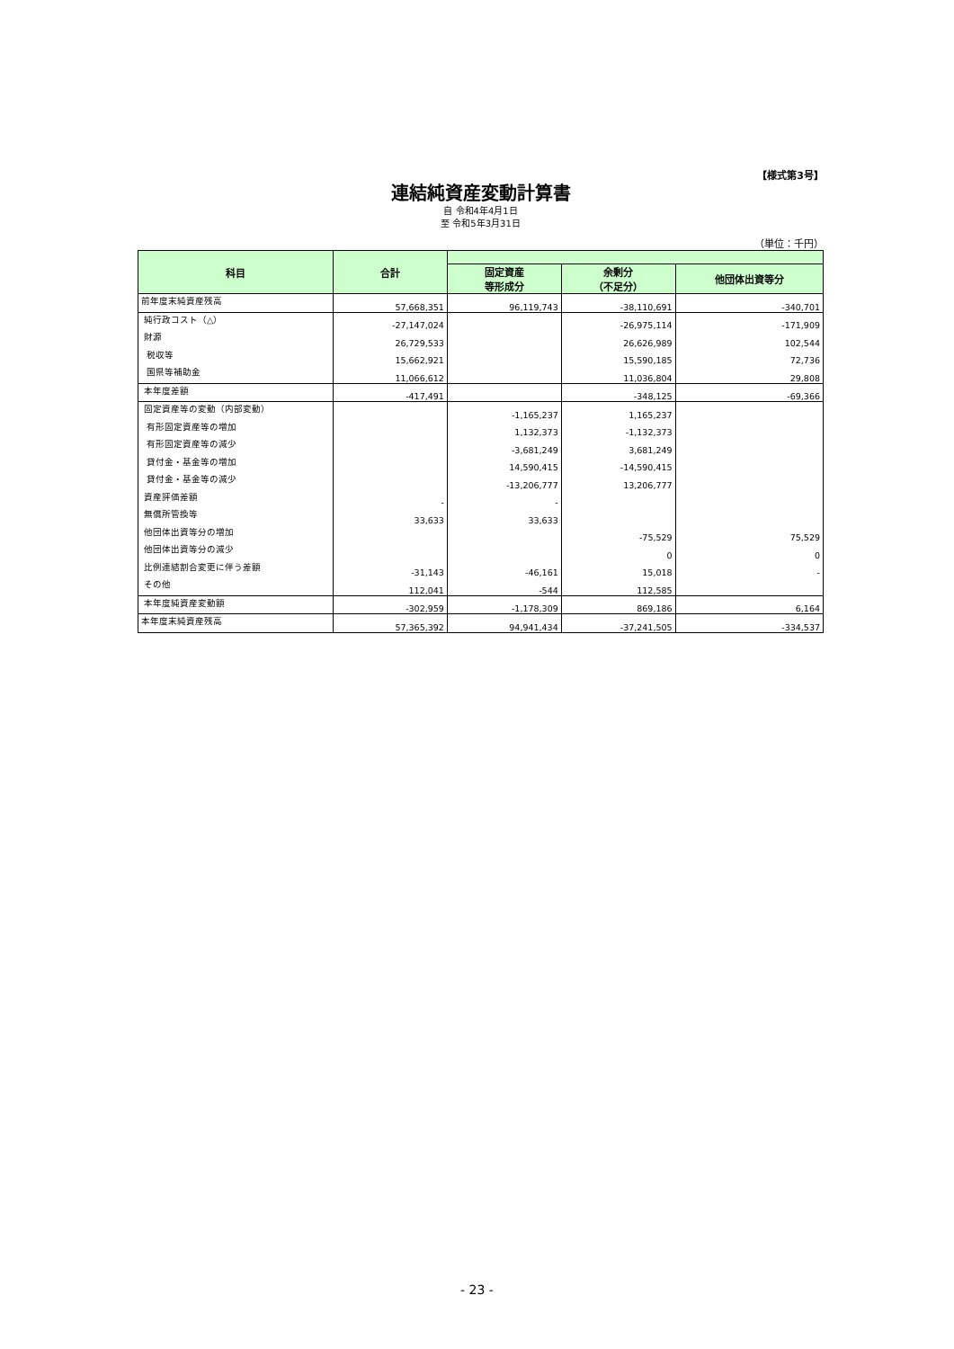【様式第3号】
連結純資産変動計算書
自 令和4年4月1日
至 令和5年3月31日
（単位：千円）
| 科目 | 合計 | | | |
| --- | --- | --- | --- | --- |
| | | 固定資産 等形成分 | 余剰分 （不足分） | 他団体出資等分 |
| 前年度末純資産残高 | 57,668,351 | 96,119,743 | -38,110,691 | -340,701 |
| 純行政コスト（△） | -27,147,024 | | -26,975,114 | -171,909 |
| 財源 | 26,729,533 | | 26,626,989 | 102,544 |
| 税収等 | 15,662,921 | | 15,590,185 | 72,736 |
| 国県等補助金 | 11,066,612 | | 11,036,804 | 29,808 |
| 本年度差額 | -417,491 | | -348,125 | -69,366 |
| 固定資産等の変動（内部変動） | | -1,165,237 | 1,165,237 | |
| 有形固定資産等の増加 | | 1,132,373 | -1,132,373 | |
| 有形固定資産等の減少 | | -3,681,249 | 3,681,249 | |
| 貸付金・基金等の増加 | | 14,590,415 | -14,590,415 | |
| 貸付金・基金等の減少 | | -13,206,777 | 13,206,777 | |
| 資産評価差額 | - | - | | |
| 無償所管換等 | 33,633 | 33,633 | | |
| 他団体出資等分の増加 | | | -75,529 | 75,529 |
| 他団体出資等分の減少 | | | 0 | 0 |
| 比例連結割合変更に伴う差額 | -31,143 | -46,161 | 15,018 | - |
| その他 | 112,041 | -544 | 112,585 | |
| 本年度純資産変動額 | -302,959 | -1,178,309 | 869,186 | 6,164 |
| 本年度末純資産残高 | 57,365,392 | 94,941,434 | -37,241,505 | -334,537 |
- 23 -